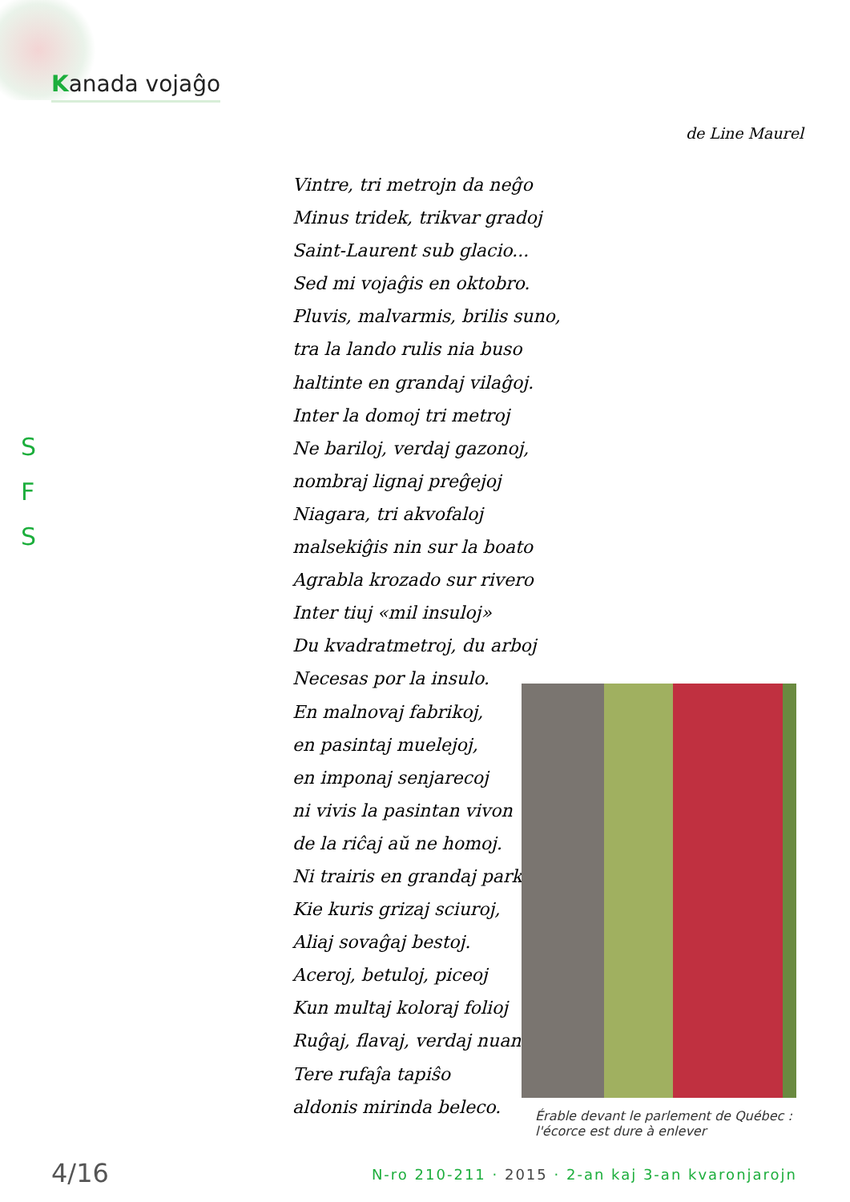Kanada vojaĝo
de Line Maurel
S
F
S
Vintre, tri metrojn da neĝo
Minus tridek, trikvar gradoj
Saint-Laurent sub glacio...
Sed mi vojaĝis en oktobro.
Pluvis, malvarmis, brilis suno,
tra la lando rulis nia buso
haltinte en grandaj vilaĝoj.
Inter la domoj tri metroj
Ne bariloj, verdaj gazonoj,
nombraj lignaj preĝejoj
Niagara, tri akvofaloj
malsekiĝis nin sur la boato
Agrabla krozado sur rivero
Inter tiuj «mil insuloj»
Du kvadratmetroj, du arboj
Necesas por la insulo.
En malnovaj fabrikoj,
en pasintaj muelejoj,
en imponaj senjarecoj
ni vivis la pasintan vivon
de la riĉaj aŭ ne homoj.
Ni trairis en grandaj parkoj,
Kie kuris grizaj sciuroj,
Aliaj sovaĝaj bestoj.
Aceroj, betuloj, piceoj
Kun multaj koloraj folioj
Ruĝaj, flavaj, verdaj nuancoj
Tere rufaĵa tapiŝo
aldonis mirinda beleco.
Érable devant le parlement de Québec :
l'écorce est dure à enlever
4/16
N-ro 210-211 · 2015 · 2-an kaj 3-an kvaronjarojn